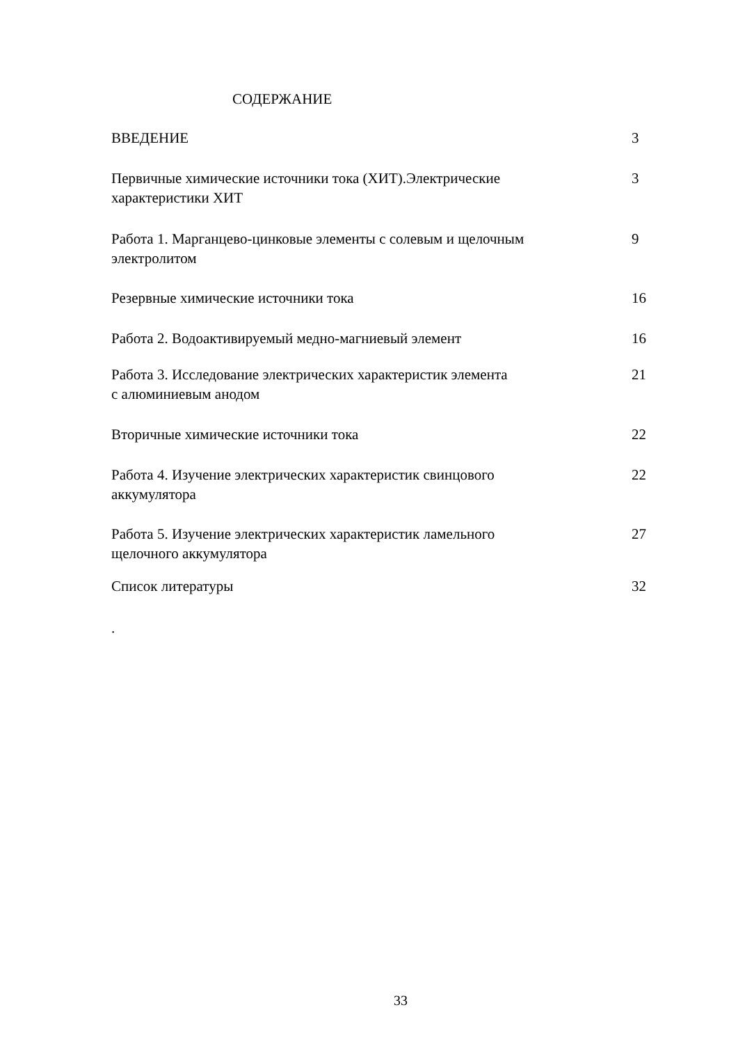СОДЕРЖАНИЕ
| ВВЕДЕНИЕ | 3 |
| Первичные химические источники тока (ХИТ).Электрические характеристики ХИТ | 3 |
| Работа 1. Марганцево-цинковые элементы с солевым и щелочным электролитом | 9 |
| Резервные химические источники тока | 16 |
| Работа 2. Водоактивируемый медно-магниевый элемент | 16 |
| Работа 3. Исследование электрических характеристик элемента с алюминиевым анодом | 21 |
| Вторичные химические источники тока | 22 |
| Работа 4. Изучение электрических характеристик свинцового аккумулятора | 22 |
| Работа 5. Изучение электрических характеристик ламельного щелочного аккумулятора | 27 |
| Список литературы | 32 |
.
33